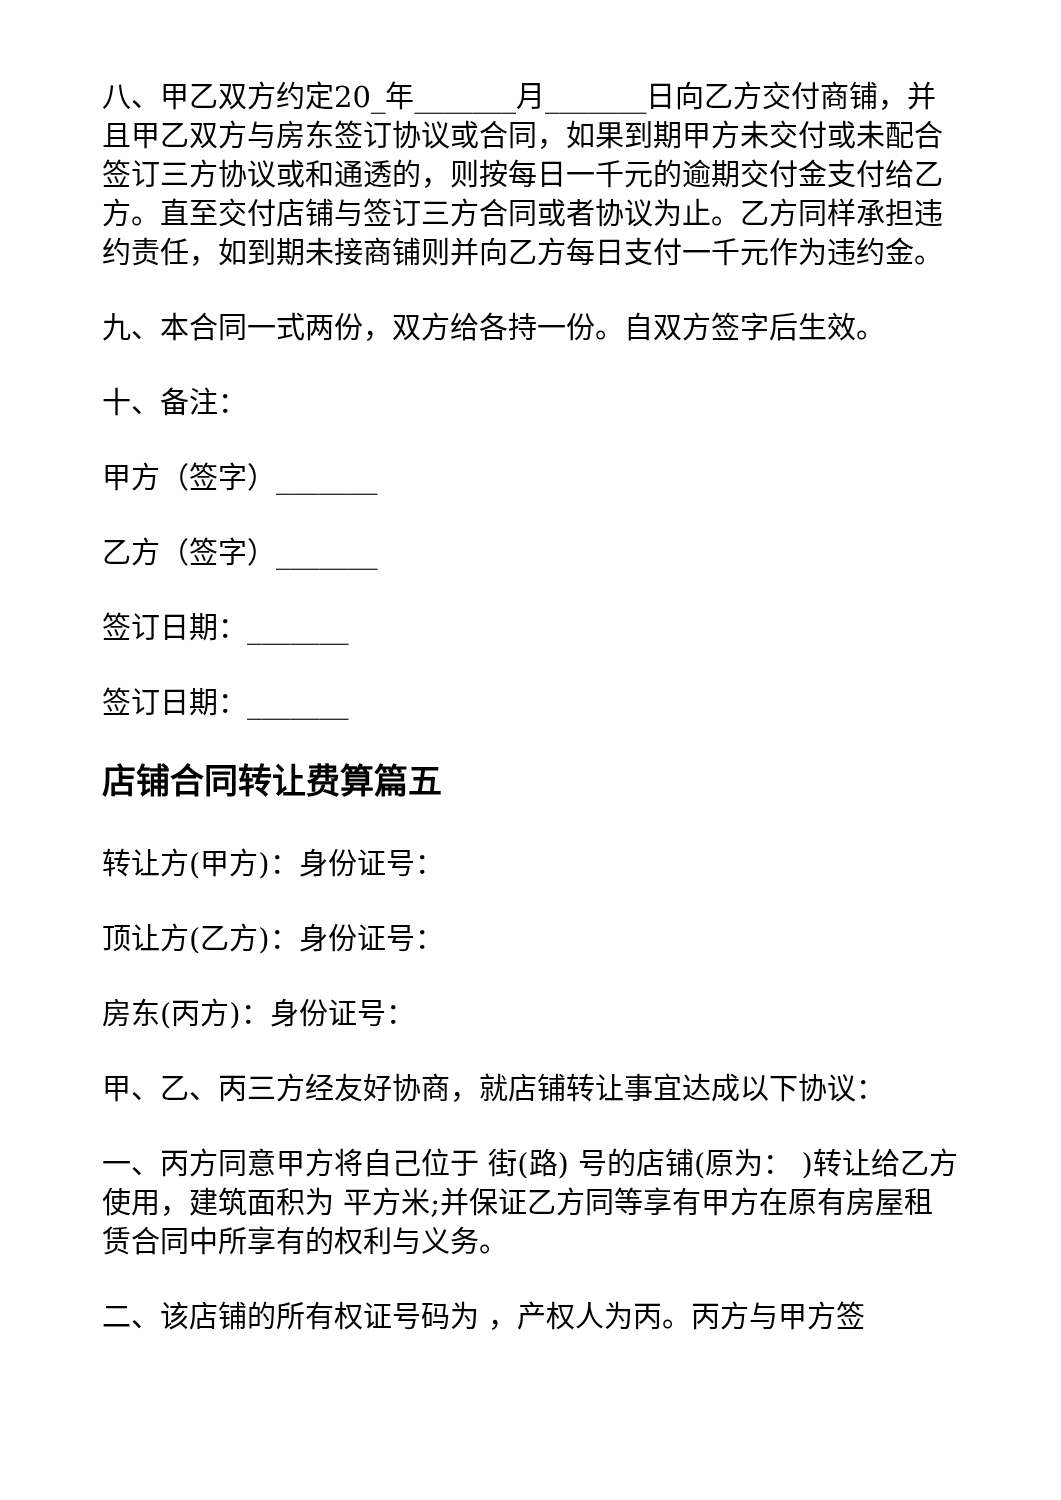八、甲乙双方约定20_年_______月_______日向乙方交付商铺，并且甲乙双方与房东签订协议或合同，如果到期甲方未交付或未配合签订三方协议或和通透的，则按每日一千元的逾期交付金支付给乙方。直至交付店铺与签订三方合同或者协议为止。乙方同样承担违约责任，如到期未接商铺则并向乙方每日支付一千元作为违约金。
九、本合同一式两份，双方给各持一份。自双方签字后生效。
十、备注：
甲方（签字）_______
乙方（签字）_______
签订日期：_______
签订日期：_______
店铺合同转让费算篇五
转让方(甲方)：身份证号：
顶让方(乙方)：身份证号：
房东(丙方)：身份证号：
甲、乙、丙三方经友好协商，就店铺转让事宜达成以下协议：
一、丙方同意甲方将自己位于 街(路) 号的店铺(原为： )转让给乙方使用，建筑面积为 平方米;并保证乙方同等享有甲方在原有房屋租赁合同中所享有的权利与义务。
二、该店铺的所有权证号码为 ，产权人为丙。丙方与甲方签